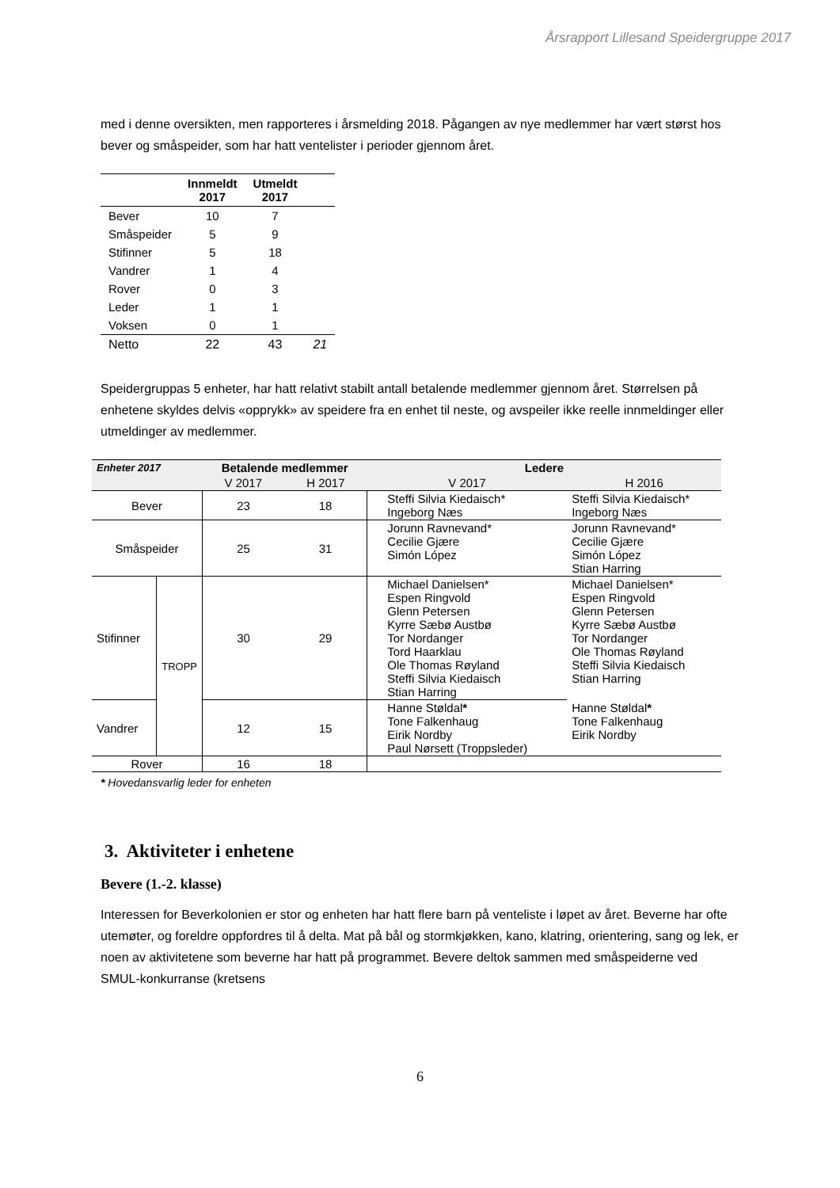Årsrapport Lillesand Speidergruppe 2017
med i denne oversikten, men rapporteres i årsmelding 2018. Pågangen av nye medlemmer har vært størst hos bever og småspeider, som har hatt ventelister i perioder gjennom året.
| | Innmeldt 2017 | Utmeldt 2017 | |
| --- | --- | --- | --- |
| Bever | 10 | 7 | |
| Småspeider | 5 | 9 | |
| Stifinner | 5 | 18 | |
| Vandrer | 1 | 4 | |
| Rover | 0 | 3 | |
| Leder | 1 | 1 | |
| Voksen | 0 | 1 | |
| Netto | 22 | 43 | 21 |
Speidergruppas 5 enheter, har hatt relativt stabilt antall betalende medlemmer gjennom året. Størrelsen på enhetene skyldes delvis «opprykk» av speidere fra en enhet til neste, og avspeiler ikke reelle innmeldinger eller utmeldinger av medlemmer.
| Enheter 2017 | | Betalende medlemmer | | Ledere | |
| --- | --- | --- | --- | --- | --- |
| | | V 2017 | H 2017 | V 2017 | H 2016 |
| Bever | | 23 | 18 | Steffi Silvia Kiedaisch* Ingeborg Næs | Steffi Silvia Kiedaisch* Ingeborg Næs |
| Småspeider | | 25 | 31 | Jorunn Ravnevand* Cecilie Gjære Simón López | Jorunn Ravnevand* Cecilie Gjære Simón López Stian Harring |
| Stifinner | TROPP | 30 | 29 | Michael Danielsen* Espen Ringvold Glenn Petersen Kyrre Sæbø Austbø Tor Nordanger Tord Haarklau Ole Thomas Røyland Steffi Silvia Kiedaisch Stian Harring | Michael Danielsen* Espen Ringvold Glenn Petersen Kyrre Sæbø Austbø Tor Nordanger Ole Thomas Røyland Steffi Silvia Kiedaisch Stian Harring |
| Vandrer | | 12 | 15 | Hanne Støldal * Tone Falkenhaug Eirik Nordby Paul Nørsett (Troppsleder) | Hanne Støldal * Tone Falkenhaug Eirik Nordby |
| Rover | | 16 | 18 | | |
* Hovedansvarlig leder for enheten
3. Aktiviteter i enhetene
Bevere (1.-2. klasse)
Interessen for Beverkolonien er stor og enheten har hatt flere barn på venteliste i løpet av året. Beverne har ofte utemøter, og foreldre oppfordres til å delta. Mat på bål og stormkjøkken, kano, klatring, orientering, sang og lek, er noen av aktivitetene som beverne har hatt på programmet. Bevere deltok sammen med småspeiderne ved SMUL-konkurranse (kretsens
6